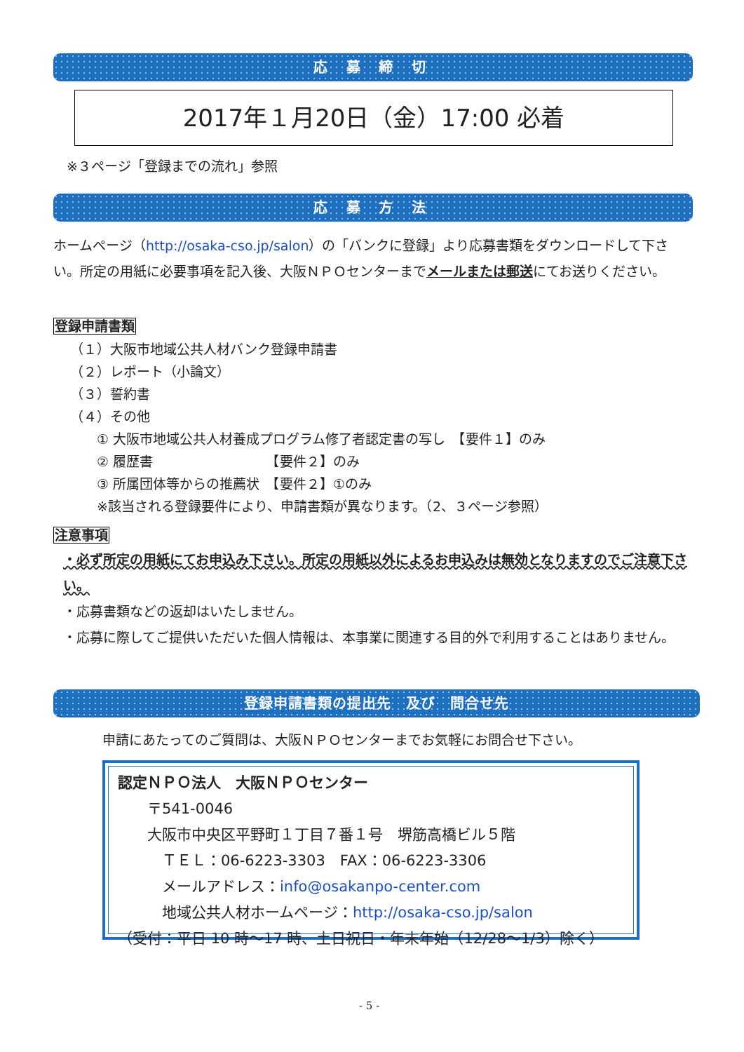応 募 締 切
2017年１月20日（金）17:00 必着
※３ページ「登録までの流れ」参照
応 募 方 法
ホームページ（http://osaka-cso.jp/salon）の「バンクに登録」より応募書類をダウンロードして下さい。所定の用紙に必要事項を記入後、大阪ＮＰＯセンターまでメールまたは郵送にてお送りください。
登録申請書類
（１）大阪市地域公共人材バンク登録申請書
（２）レポート（小論文）
（３）誓約書
（４）その他
① 大阪市地域公共人材養成プログラム修了者認定書の写し　【要件１】のみ
② 履歴書　　　　　　　　　【要件２】のみ
③ 所属団体等からの推薦状　【要件２】①のみ
※該当される登録要件により、申請書類が異なります。（2、３ページ参照）
注意事項
・必ず所定の用紙にてお申込み下さい。所定の用紙以外によるお申込みは無効となりますのでご注意下さい。
・応募書類などの返却はいたしません。
・応募に際してご提供いただいた個人情報は、本事業に関連する目的外で利用することはありません。
登録申請書類の提出先　及び　問合せ先
申請にあたってのご質問は、大阪ＮＰＯセンターまでお気軽にお問合せ下さい。
認定ＮＰＯ法人　大阪ＮＰＯセンター
　　〒541-0046
　　大阪市中央区平野町１丁目７番１号　堺筋高橋ビル５階
　　　ＴＥＬ：06-6223-3303　FAX：06-6223-3306
　　　メールアドレス：info@osakanpo-center.com
　　　地域公共人材ホームページ：http://osaka-cso.jp/salon
（受付：平日 10 時～17 時、土日祝日・年末年始（12/28～1/3）除く）
- 5 -